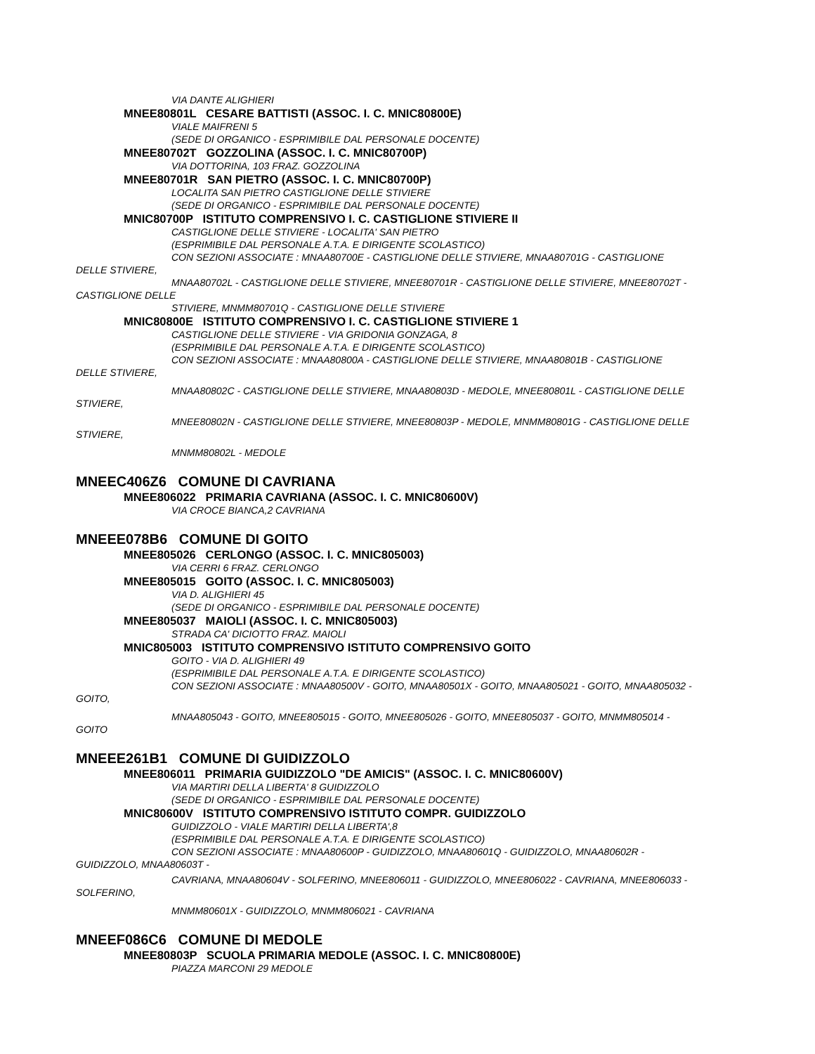VIA DANTE ALIGHIERI
MNEE80801L CESARE BATTISTI (ASSOC. I. C. MNIC80800E)
VIALE MAIFRENI 5
(SEDE DI ORGANICO - ESPRIMIBILE DAL PERSONALE DOCENTE)
MNEE80702T GOZZOLINA (ASSOC. I. C. MNIC80700P)
VIA DOTTORINA, 103 FRAZ. GOZZOLINA
MNEE80701R SAN PIETRO (ASSOC. I. C. MNIC80700P)
LOCALITA SAN PIETRO CASTIGLIONE DELLE STIVIERE
(SEDE DI ORGANICO - ESPRIMIBILE DAL PERSONALE DOCENTE)
MNIC80700P ISTITUTO COMPRENSIVO I. C. CASTIGLIONE STIVIERE II
CASTIGLIONE DELLE STIVIERE - LOCALITA' SAN PIETRO
(ESPRIMIBILE DAL PERSONALE A.T.A. E DIRIGENTE SCOLASTICO)
CON SEZIONI ASSOCIATE : MNAA80700E - CASTIGLIONE DELLE STIVIERE, MNAA80701G - CASTIGLIONE
DELLE STIVIERE,
MNAA80702L - CASTIGLIONE DELLE STIVIERE, MNEE80701R - CASTIGLIONE DELLE STIVIERE, MNEE80702T -
CASTIGLIONE DELLE
STIVIERE, MNMM80701Q - CASTIGLIONE DELLE STIVIERE
MNIC80800E ISTITUTO COMPRENSIVO I. C. CASTIGLIONE STIVIERE 1
CASTIGLIONE DELLE STIVIERE - VIA GRIDONIA GONZAGA, 8
(ESPRIMIBILE DAL PERSONALE A.T.A. E DIRIGENTE SCOLASTICO)
CON SEZIONI ASSOCIATE : MNAA80800A - CASTIGLIONE DELLE STIVIERE, MNAA80801B - CASTIGLIONE
DELLE STIVIERE,
MNAA80802C - CASTIGLIONE DELLE STIVIERE, MNAA80803D - MEDOLE, MNEE80801L - CASTIGLIONE DELLE
STIVIERE,
MNEE80802N - CASTIGLIONE DELLE STIVIERE, MNEE80803P - MEDOLE, MNMM80801G - CASTIGLIONE DELLE
STIVIERE,
MNMM80802L - MEDOLE
MNEEC406Z6 COMUNE DI CAVRIANA
MNEE806022 PRIMARIA CAVRIANA (ASSOC. I. C. MNIC80600V)
VIA CROCE BIANCA,2 CAVRIANA
MNEEE078B6 COMUNE DI GOITO
MNEE805026 CERLONGO (ASSOC. I. C. MNIC805003)
VIA CERRI 6 FRAZ. CERLONGO
MNEE805015 GOITO (ASSOC. I. C. MNIC805003)
VIA D. ALIGHIERI 45
(SEDE DI ORGANICO - ESPRIMIBILE DAL PERSONALE DOCENTE)
MNEE805037 MAIOLI (ASSOC. I. C. MNIC805003)
STRADA CA' DICIOTTO FRAZ. MAIOLI
MNIC805003 ISTITUTO COMPRENSIVO ISTITUTO COMPRENSIVO GOITO
GOITO - VIA D. ALIGHIERI 49
(ESPRIMIBILE DAL PERSONALE A.T.A. E DIRIGENTE SCOLASTICO)
CON SEZIONI ASSOCIATE : MNAA80500V - GOITO, MNAA80501X - GOITO, MNAA805021 - GOITO, MNAA805032 -
GOITO,
MNAA805043 - GOITO, MNEE805015 - GOITO, MNEE805026 - GOITO, MNEE805037 - GOITO, MNMM805014 -
GOITO
MNEEE261B1 COMUNE DI GUIDIZZOLO
MNEE806011 PRIMARIA GUIDIZZOLO "DE AMICIS" (ASSOC. I. C. MNIC80600V)
VIA MARTIRI DELLA LIBERTA' 8 GUIDIZZOLO
(SEDE DI ORGANICO - ESPRIMIBILE DAL PERSONALE DOCENTE)
MNIC80600V ISTITUTO COMPRENSIVO ISTITUTO COMPR. GUIDIZZOLO
GUIDIZZOLO - VIALE MARTIRI DELLA LIBERTA',8
(ESPRIMIBILE DAL PERSONALE A.T.A. E DIRIGENTE SCOLASTICO)
CON SEZIONI ASSOCIATE : MNAA80600P - GUIDIZZOLO, MNAA80601Q - GUIDIZZOLO, MNAA80602R -
GUIDIZZOLO, MNAA80603T -
CAVRIANA, MNAA80604V - SOLFERINO, MNEE806011 - GUIDIZZOLO, MNEE806022 - CAVRIANA, MNEE806033 -
SOLFERINO,
MNMM80601X - GUIDIZZOLO, MNMM806021 - CAVRIANA
MNEEF086C6 COMUNE DI MEDOLE
MNEE80803P SCUOLA PRIMARIA MEDOLE (ASSOC. I. C. MNIC80800E)
PIAZZA MARCONI 29 MEDOLE